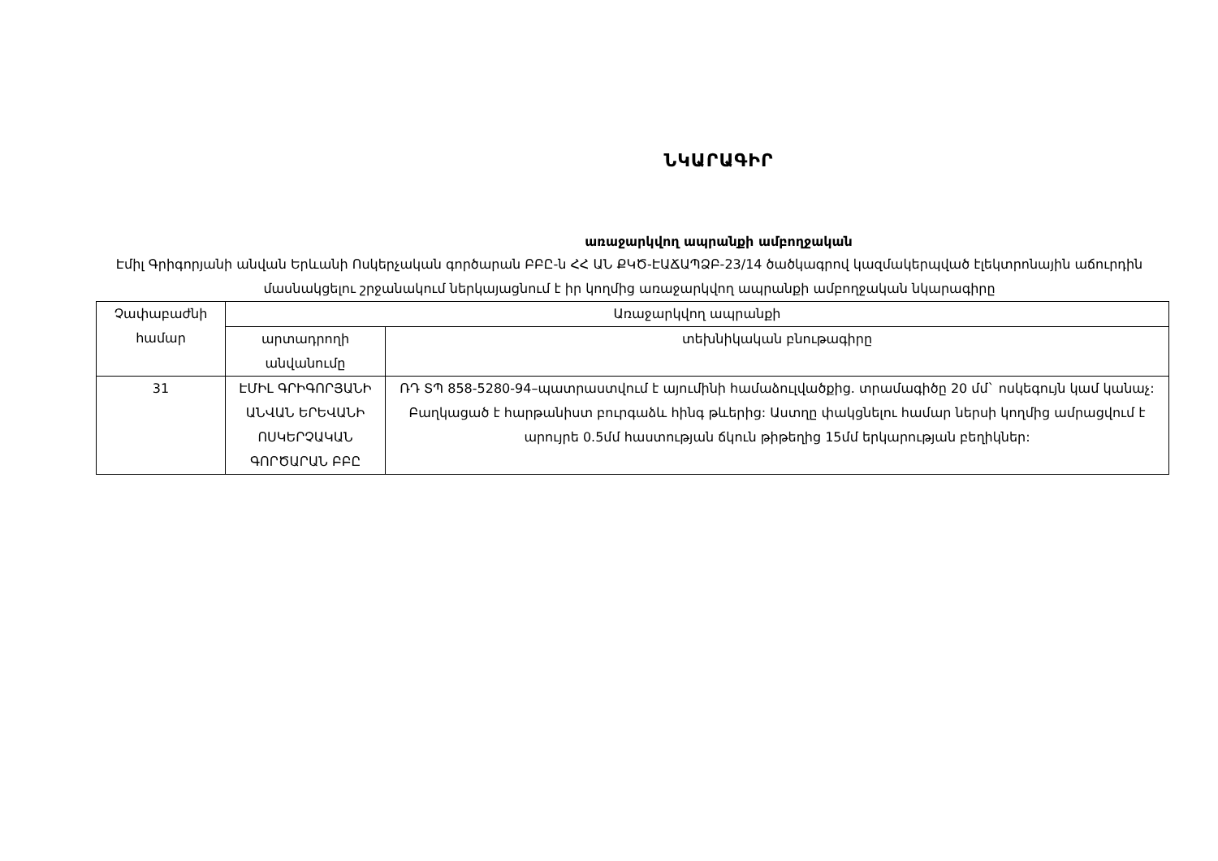ՆԿԱՐԱԳԻՐ
առաջարկվող ապրանքի ամբողջական
Էմիլ Գրիգորյանի անվան Երևանի Ոսկերչական գործարան ԲԲԸ-ն ՀՀ ԱՆ ՔԿԾ-ԷԱՃԱՊՁԲ-23/14 ծածկագրով կազմակերպված էլեկտրոնային աճուրդին մասնակցելու շրջանակում ներկայացնում է իր կողմից առաջարկվող ապրանքի ամբողջական նկարագիրը
| Չափաբաժնի համար | Առաջարկվող ապրանքի | |
| --- | --- | --- |
| | արտադրողի անվանումը | տեխնիկական բնութագիրը |
| 31 | ԷՄԻԼ ԳՐԻԳՈՐՅԱՆԻ ԱՆՎԱՆ ԵՐԵՎԱՆԻ ՈՍԿԵՐՉԱԿԱՆ ԳՈՐԾԱՐԱՆ ԲԲԸ | ՌԴ ՏՊ 858-5280-94–պատրաստվում է այումինի համաձուլվածքից. տրամագիծը 20 մմ` ոսկեգույն կամ կանաչ: Բաղկացած է հարթանիստ բուրգաձև հինգ թևերից: Աստղը փակցնելու համար ներսի կողմից ամրացվում է արույրե 0.5մմ հաստության ճկուն թիթեղից 15մմ երկարության բեղիկներ: |